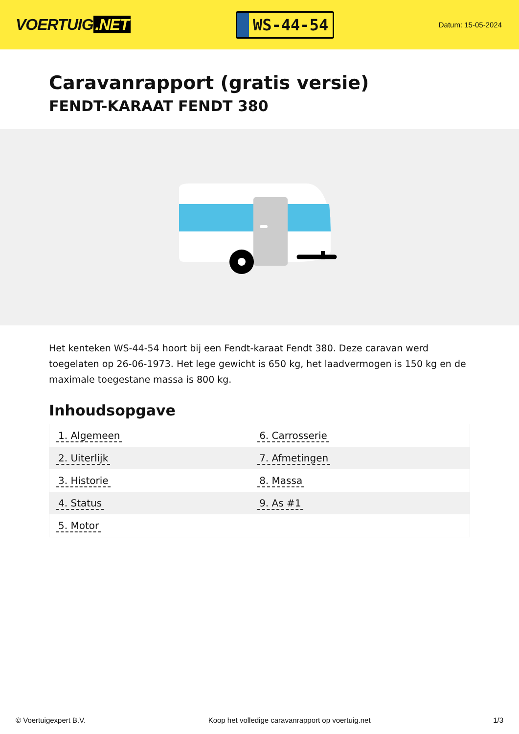VOERTUIG.NET
WS-44-54
Datum: 15-05-2024
Caravanrapport (gratis versie)
FENDT-KARAAT FENDT 380
Het kenteken WS-44-54 hoort bij een Fendt-karaat Fendt 380. Deze caravan werd toegelaten op 26-06-1973. Het lege gewicht is 650 kg, het laadvermogen is 150 kg en de maximale toegestane massa is 800 kg.
Inhoudsopgave
| 1. Algemeen | 6. Carrosserie |
| 2. Uiterlijk | 7. Afmetingen |
| 3. Historie | 8. Massa |
| 4. Status | 9. As #1 |
| 5. Motor | |
© Voertuigexpert B.V. Koop het volledige caravanrapport op voertuig.net
1/3